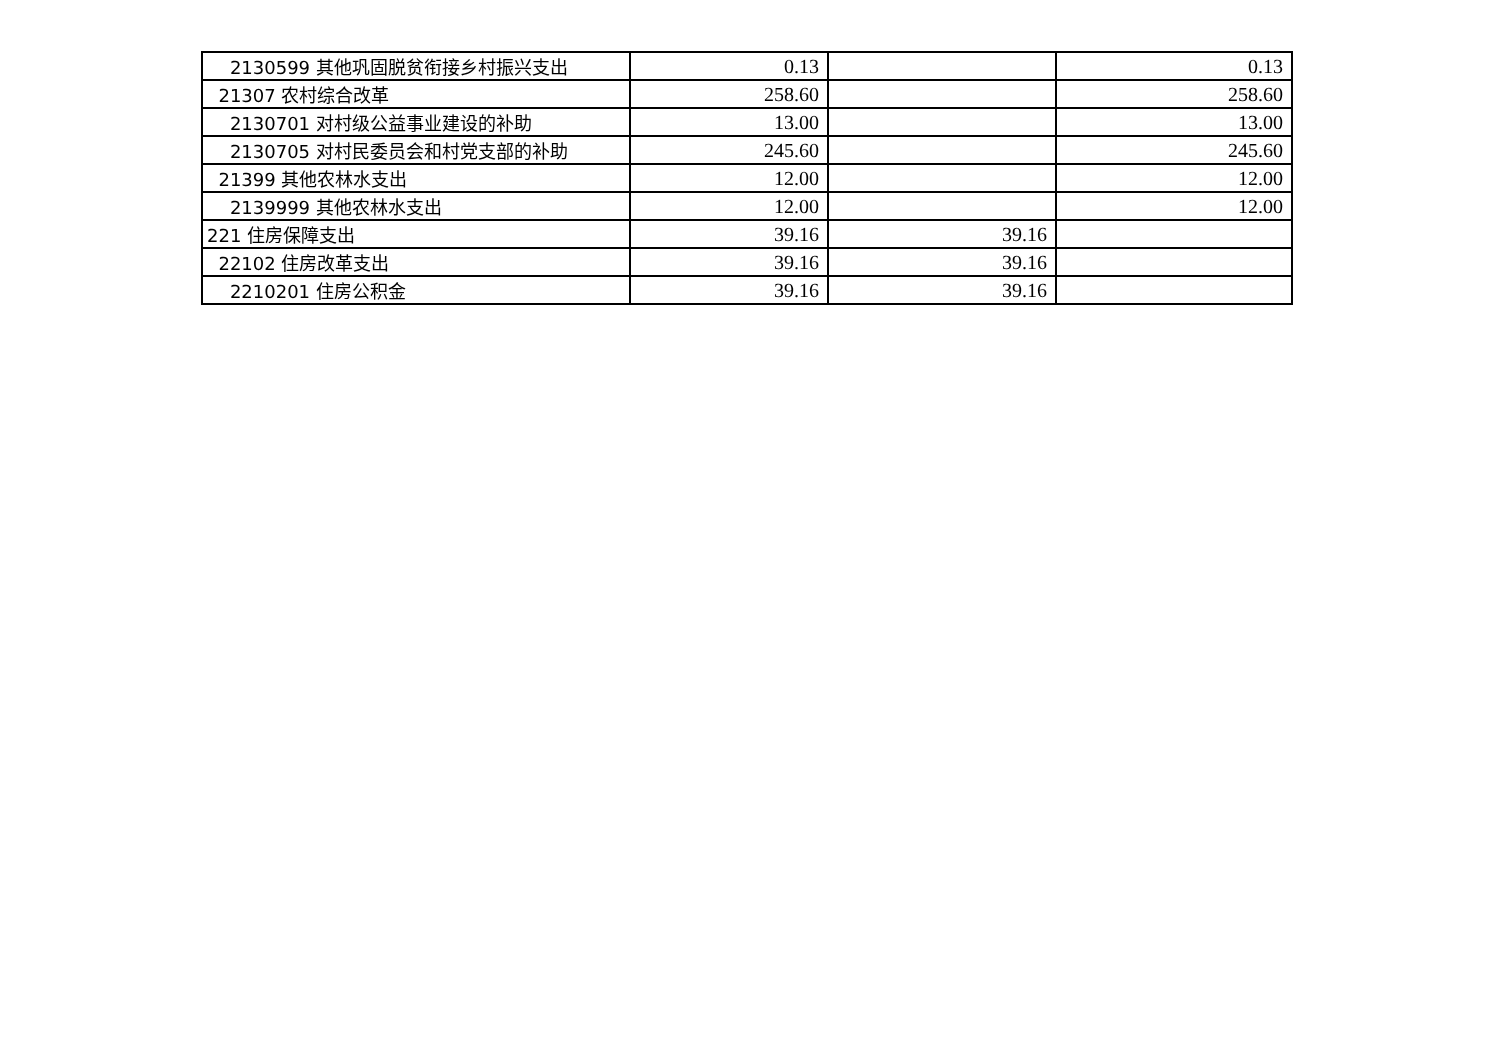| 2130599 其他巩固脱贫衔接乡村振兴支出 | 0.13 | | 0.13 |
| 21307 农村综合改革 | 258.60 | | 258.60 |
| 2130701 对村级公益事业建设的补助 | 13.00 | | 13.00 |
| 2130705 对村民委员会和村党支部的补助 | 245.60 | | 245.60 |
| 21399 其他农林水支出 | 12.00 | | 12.00 |
| 2139999 其他农林水支出 | 12.00 | | 12.00 |
| 221 住房保障支出 | 39.16 | 39.16 | |
| 22102 住房改革支出 | 39.16 | 39.16 | |
| 2210201 住房公积金 | 39.16 | 39.16 | |